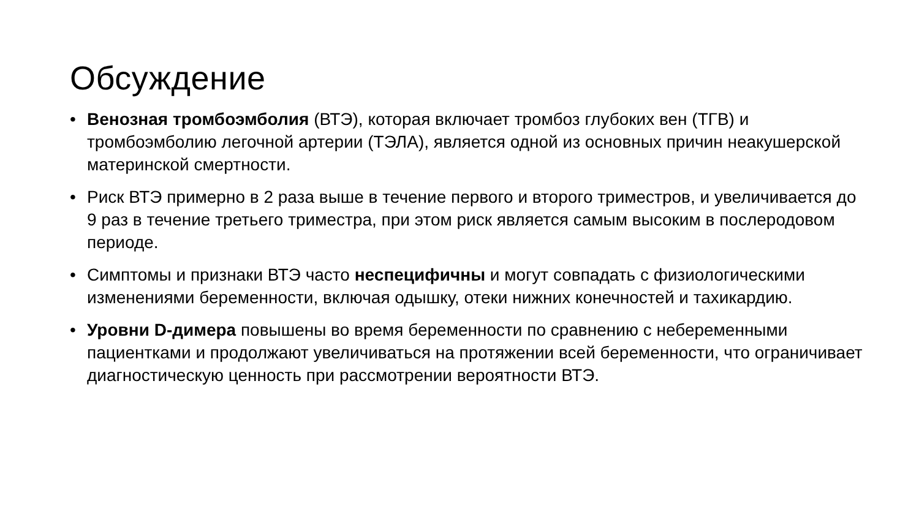Обсуждение
• Венозная тромбоэмболия (ВТЭ), которая включает тромбоз глубоких вен (ТГВ) и тромбоэмболию легочной артерии (ТЭЛА), является одной из основных причин неакушерской материнской смертности.
• Риск ВТЭ примерно в 2 раза выше в течение первого и второго триместров, и увеличивается до 9 раз в течение третьего триместра, при этом риск является самым высоким в послеродовом периоде.
• Симптомы и признаки ВТЭ часто неспецифичны и могут совпадать с физиологическими изменениями беременности, включая одышку, отеки нижних конечностей и тахикардию.
• Уровни D-димера повышены во время беременности по сравнению с небеременными пациентками и продолжают увеличиваться на протяжении всей беременности, что ограничивает диагностическую ценность при рассмотрении вероятности ВТЭ.